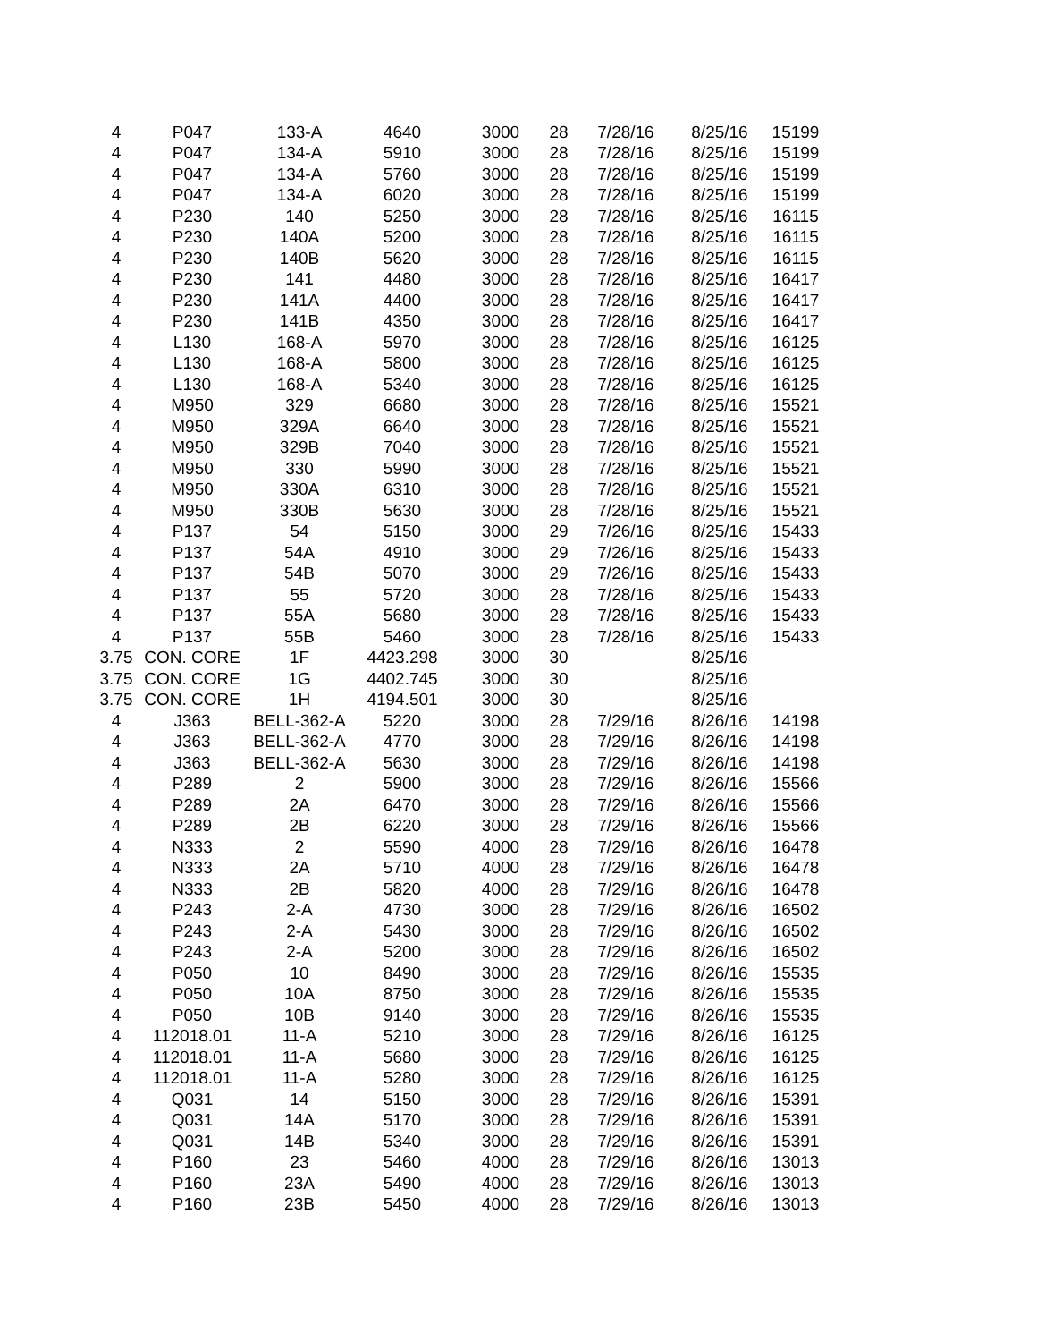| 4 | P047 | 133-A | 4640 | 3000 | 28 | 7/28/16 | 8/25/16 | 15199 |
| 4 | P047 | 134-A | 5910 | 3000 | 28 | 7/28/16 | 8/25/16 | 15199 |
| 4 | P047 | 134-A | 5760 | 3000 | 28 | 7/28/16 | 8/25/16 | 15199 |
| 4 | P047 | 134-A | 6020 | 3000 | 28 | 7/28/16 | 8/25/16 | 15199 |
| 4 | P230 | 140 | 5250 | 3000 | 28 | 7/28/16 | 8/25/16 | 16115 |
| 4 | P230 | 140A | 5200 | 3000 | 28 | 7/28/16 | 8/25/16 | 16115 |
| 4 | P230 | 140B | 5620 | 3000 | 28 | 7/28/16 | 8/25/16 | 16115 |
| 4 | P230 | 141 | 4480 | 3000 | 28 | 7/28/16 | 8/25/16 | 16417 |
| 4 | P230 | 141A | 4400 | 3000 | 28 | 7/28/16 | 8/25/16 | 16417 |
| 4 | P230 | 141B | 4350 | 3000 | 28 | 7/28/16 | 8/25/16 | 16417 |
| 4 | L130 | 168-A | 5970 | 3000 | 28 | 7/28/16 | 8/25/16 | 16125 |
| 4 | L130 | 168-A | 5800 | 3000 | 28 | 7/28/16 | 8/25/16 | 16125 |
| 4 | L130 | 168-A | 5340 | 3000 | 28 | 7/28/16 | 8/25/16 | 16125 |
| 4 | M950 | 329 | 6680 | 3000 | 28 | 7/28/16 | 8/25/16 | 15521 |
| 4 | M950 | 329A | 6640 | 3000 | 28 | 7/28/16 | 8/25/16 | 15521 |
| 4 | M950 | 329B | 7040 | 3000 | 28 | 7/28/16 | 8/25/16 | 15521 |
| 4 | M950 | 330 | 5990 | 3000 | 28 | 7/28/16 | 8/25/16 | 15521 |
| 4 | M950 | 330A | 6310 | 3000 | 28 | 7/28/16 | 8/25/16 | 15521 |
| 4 | M950 | 330B | 5630 | 3000 | 28 | 7/28/16 | 8/25/16 | 15521 |
| 4 | P137 | 54 | 5150 | 3000 | 29 | 7/26/16 | 8/25/16 | 15433 |
| 4 | P137 | 54A | 4910 | 3000 | 29 | 7/26/16 | 8/25/16 | 15433 |
| 4 | P137 | 54B | 5070 | 3000 | 29 | 7/26/16 | 8/25/16 | 15433 |
| 4 | P137 | 55 | 5720 | 3000 | 28 | 7/28/16 | 8/25/16 | 15433 |
| 4 | P137 | 55A | 5680 | 3000 | 28 | 7/28/16 | 8/25/16 | 15433 |
| 4 | P137 | 55B | 5460 | 3000 | 28 | 7/28/16 | 8/25/16 | 15433 |
| 3.75 | CON. CORE | 1F | 4423.298 | 3000 | 30 | | 8/25/16 | |
| 3.75 | CON. CORE | 1G | 4402.745 | 3000 | 30 | | 8/25/16 | |
| 3.75 | CON. CORE | 1H | 4194.501 | 3000 | 30 | | 8/25/16 | |
| 4 | J363 | BELL-362-A | 5220 | 3000 | 28 | 7/29/16 | 8/26/16 | 14198 |
| 4 | J363 | BELL-362-A | 4770 | 3000 | 28 | 7/29/16 | 8/26/16 | 14198 |
| 4 | J363 | BELL-362-A | 5630 | 3000 | 28 | 7/29/16 | 8/26/16 | 14198 |
| 4 | P289 | 2 | 5900 | 3000 | 28 | 7/29/16 | 8/26/16 | 15566 |
| 4 | P289 | 2A | 6470 | 3000 | 28 | 7/29/16 | 8/26/16 | 15566 |
| 4 | P289 | 2B | 6220 | 3000 | 28 | 7/29/16 | 8/26/16 | 15566 |
| 4 | N333 | 2 | 5590 | 4000 | 28 | 7/29/16 | 8/26/16 | 16478 |
| 4 | N333 | 2A | 5710 | 4000 | 28 | 7/29/16 | 8/26/16 | 16478 |
| 4 | N333 | 2B | 5820 | 4000 | 28 | 7/29/16 | 8/26/16 | 16478 |
| 4 | P243 | 2-A | 4730 | 3000 | 28 | 7/29/16 | 8/26/16 | 16502 |
| 4 | P243 | 2-A | 5430 | 3000 | 28 | 7/29/16 | 8/26/16 | 16502 |
| 4 | P243 | 2-A | 5200 | 3000 | 28 | 7/29/16 | 8/26/16 | 16502 |
| 4 | P050 | 10 | 8490 | 3000 | 28 | 7/29/16 | 8/26/16 | 15535 |
| 4 | P050 | 10A | 8750 | 3000 | 28 | 7/29/16 | 8/26/16 | 15535 |
| 4 | P050 | 10B | 9140 | 3000 | 28 | 7/29/16 | 8/26/16 | 15535 |
| 4 | 112018.01 | 11-A | 5210 | 3000 | 28 | 7/29/16 | 8/26/16 | 16125 |
| 4 | 112018.01 | 11-A | 5680 | 3000 | 28 | 7/29/16 | 8/26/16 | 16125 |
| 4 | 112018.01 | 11-A | 5280 | 3000 | 28 | 7/29/16 | 8/26/16 | 16125 |
| 4 | Q031 | 14 | 5150 | 3000 | 28 | 7/29/16 | 8/26/16 | 15391 |
| 4 | Q031 | 14A | 5170 | 3000 | 28 | 7/29/16 | 8/26/16 | 15391 |
| 4 | Q031 | 14B | 5340 | 3000 | 28 | 7/29/16 | 8/26/16 | 15391 |
| 4 | P160 | 23 | 5460 | 4000 | 28 | 7/29/16 | 8/26/16 | 13013 |
| 4 | P160 | 23A | 5490 | 4000 | 28 | 7/29/16 | 8/26/16 | 13013 |
| 4 | P160 | 23B | 5450 | 4000 | 28 | 7/29/16 | 8/26/16 | 13013 |